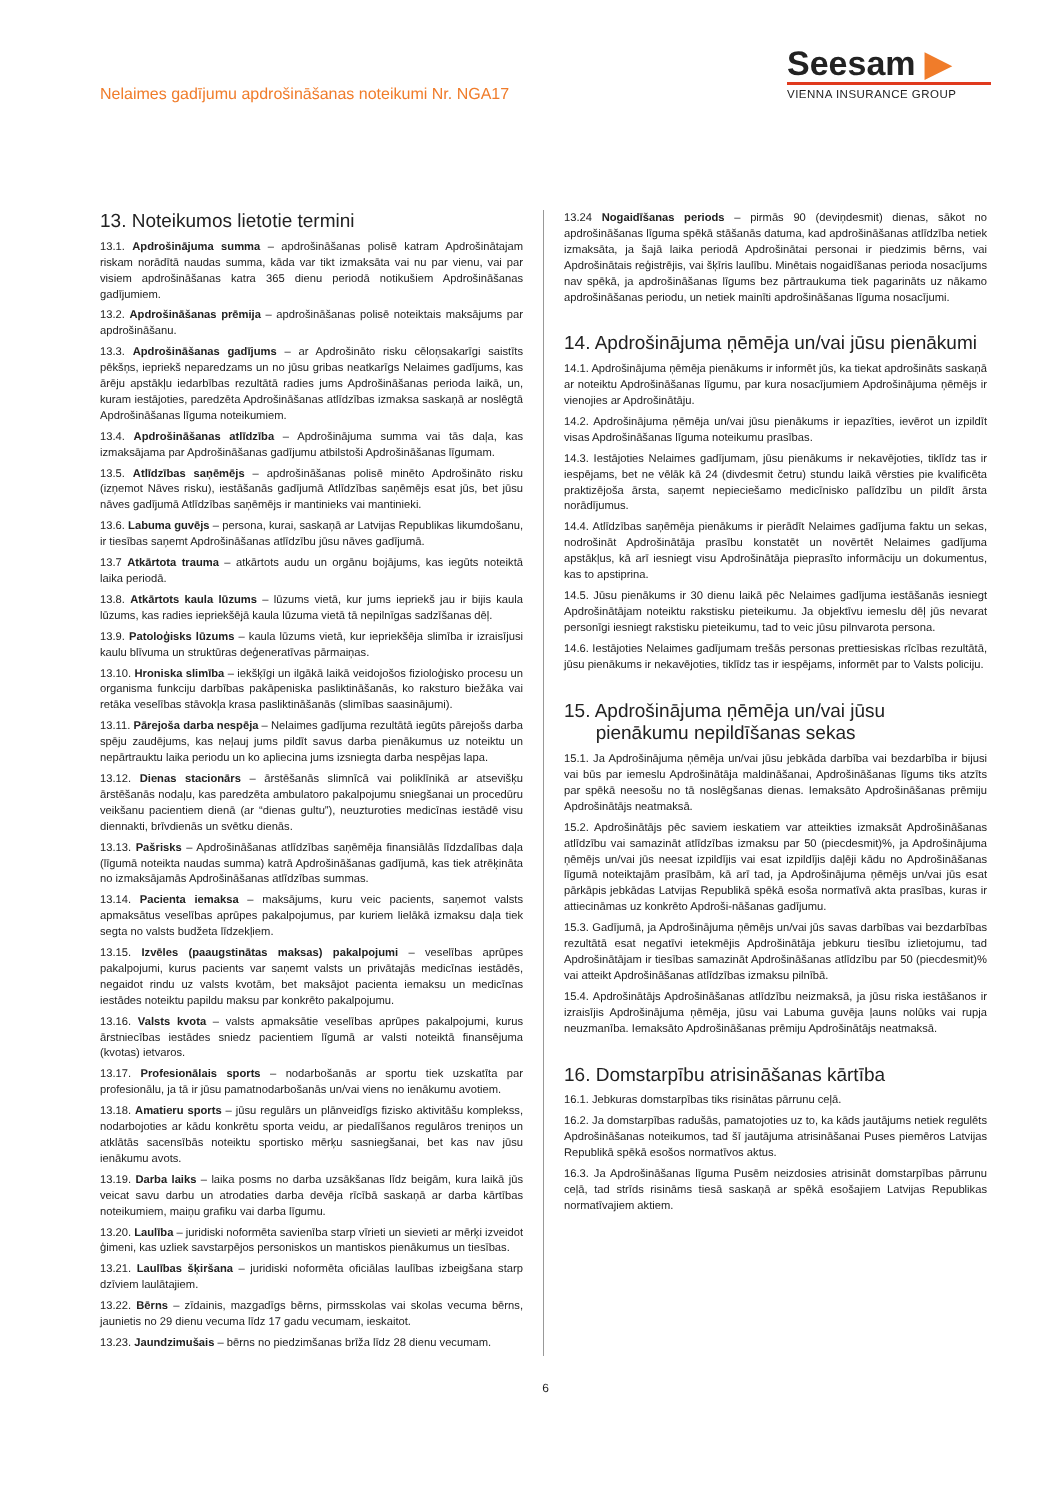Nelaimes gadījumu apdrošināšanas noteikumi Nr. NGA17
Seesam ▶
VIENNA INSURANCE GROUP
13. Noteikumos lietotie termini
13.1. Apdrošinājuma summa – apdrošināšanas polisē katram Apdrošinātajam riskam norādītā naudas summa, kāda var tikt izmaksāta vai nu par vienu, vai par visiem apdrošināšanas katra 365 dienu periodā notikušiem Apdrošināšanas gadījumiem.
13.2. Apdrošināšanas prēmija – apdrošināšanas polisē noteiktais maksājums par apdrošināšanu.
13.3. Apdrošināšanas gadījums – ar Apdrošināto risku cēloņsakarīgi saistīts pēkšņs, iepriekš neparedzams un no jūsu gribas neatkarīgs Nelaimes gadījums, kas ārēju apstākļu iedarbības rezultātā radies jums Apdrošināšanas perioda laikā, un, kuram iestājoties, paredzēta Apdrošināšanas atlīdzības izmaksa saskaņā ar noslēgtā Apdrošināšanas līguma noteikumiem.
13.4. Apdrošināšanas atlīdzība – Apdrošinājuma summa vai tās daļa, kas izmaksājama par Apdrošināšanas gadījumu atbilstoši Apdrošināšanas līgumam.
13.5. Atlīdzības saņēmējs – apdrošināšanas polisē minēto Apdrošināto risku (izņemot Nāves risku), iestāšanās gadījumā Atlīdzības saņēmējs esat jūs, bet jūsu nāves gadījumā Atlīdzības saņēmējs ir mantinieks vai mantinieki.
13.6. Labuma guvējs – persona, kurai, saskaņā ar Latvijas Republikas likumdošanu, ir tiesības saņemt Apdrošināšanas atlīdzību jūsu nāves gadījumā.
13.7 Atkārtota trauma – atkārtots audu un orgānu bojājums, kas iegūts noteiktā laika periodā.
13.8. Atkārtots kaula lūzums – lūzums vietā, kur jums iepriekš jau ir bijis kaula lūzums, kas radies iepriekšējā kaula lūzuma vietā tā nepilnīgas sadzīšanas dēļ.
13.9. Patoloģisks lūzums – kaula lūzums vietā, kur iepriekšēja slimība ir izraisījusi kaulu blīvuma un struktūras deģeneratīvas pārmaiņas.
13.10. Hroniska slimība – iekšķīgi un ilgākā laikā veidojošos fizioloģisko procesu un organisma funkciju darbības pakāpeniska pasliktināšanās, ko raksturo biežāka vai retāka veselības stāvokļa krasa pasliktināšanās (slimības saasinājumi).
13.11. Pārejoša darba nespēja – Nelaimes gadījuma rezultātā iegūts pārejošs darba spēju zaudējums, kas neļauj jums pildīt savus darba pienākumus uz noteiktu un nepārtrauktu laika periodu un ko apliecina jums izsniegta darba nespējas lapa.
13.12. Dienas stacionārs – ārstēšanās slimnīcā vai poliklīnikā ar atsevišķu ārstēšanās nodaļu, kas paredzēta ambulatoro pakalpojumu sniegšanai un procedūru veikšanu pacientiem dienā (ar “dienas gultu”), neuzturoties medicīnas iestādē visu diennakti, brīvdienās un svētku dienās.
13.13. Pašrisks – Apdrošināšanas atlīdzības saņēmēja finansiālās līdzdalības daļa (līgumā noteikta naudas summa) katrā Apdrošināšanas gadījumā, kas tiek atrēķināta no izmaksājamās Apdrošināšanas atlīdzības summas.
13.14. Pacienta iemaksa – maksājums, kuru veic pacients, saņemot valsts apmaksātus veselības aprūpes pakalpojumus, par kuriem lielākā izmaksu daļa tiek segta no valsts budžeta līdzekļiem.
13.15. Izvēles (paaugstinātas maksas) pakalpojumi – veselības aprūpes pakalpojumi, kurus pacients var saņemt valsts un privātajās medicīnas iestādēs, negaidot rindu uz valsts kvotām, bet maksājot pacienta iemaksu un medicīnas iestādes noteiktu papildu maksu par konkrēto pakalpojumu.
13.16. Valsts kvota – valsts apmaksātie veselības aprūpes pakalpojumi, kurus ārstniecības iestādes sniedz pacientiem līgumā ar valsti noteiktā finansējuma (kvotas) ietvaros.
13.17. Profesionālais sports – nodarbošanās ar sportu tiek uzskatīta par profesionālu, ja tā ir jūsu pamatnodarbošanās un/vai viens no ienākumu avotiem.
13.18. Amatieru sports – jūsu regulārs un plānveidīgs fizisko aktivitāšu komplekss, nodarbojoties ar kādu konkrētu sporta veidu, ar piedalīšanos regulāros treniņos un atklātās sacensībās noteiktu sportisko mērķu sasniegšanai, bet kas nav jūsu ienākumu avots.
13.19. Darba laiks – laika posms no darba uzsākšanas līdz beigām, kura laikā jūs veicat savu darbu un atrodaties darba devēja rīcībā saskaņā ar darba kārtības noteikumiem, maiņu grafiku vai darba līgumu.
13.20. Laulība – juridiski noformēta savienība starp vīrieti un sievieti ar mērķi izveidot ģimeni, kas uzliek savstarpējos personiskos un mantiskos pienākumus un tiesības.
13.21. Laulības šķiršana – juridiski noformēta oficiālas laulības izbeigšana starp dzīviem laulātajiem.
13.22. Bērns – zīdainis, mazgadīgs bērns, pirmsskolas vai skolas vecuma bērns, jaunietis no 29 dienu vecuma līdz 17 gadu vecumam, ieskaitot.
13.23. Jaundzimušais – bērns no piedzimšanas brīža līdz 28 dienu vecumam.
13.24 Nogaidīšanas periods – pirmās 90 (deviņdesmit) dienas, sākot no apdrošināšanas līguma spēkā stāšanās datuma, kad apdrošināšanas atlīdzība netiek izmaksāta, ja šajā laika periodā Apdrošinātai personai ir piedzimis bērns, vai Apdrošinātais reģistrējis, vai šķīris laulību. Minētais nogaidīšanas perioda nosacījums nav spēkā, ja apdrošināšanas līgums bez pārtraukuma tiek pagarināts uz nākamo apdrošināšanas periodu, un netiek mainīti apdrošināšanas līguma nosacījumi.
14. Apdrošinājuma ņēmēja un/vai jūsu pienākumi
14.1. Apdrošinājuma ņēmēja pienākums ir informēt jūs, ka tiekat apdrošināts saskaņā ar noteiktu Apdrošināšanas līgumu, par kura nosacījumiem Apdrošinājuma ņēmējs ir vienojies ar Apdrošinātāju.
14.2. Apdrošinājuma ņēmēja un/vai jūsu pienākums ir iepazīties, ievērot un izpildīt visas Apdrošināšanas līguma noteikumu prasības.
14.3. Iestājoties Nelaimes gadījumam, jūsu pienākums ir nekavējoties, tiklīdz tas ir iespējams, bet ne vēlāk kā 24 (divdesmit četru) stundu laikā vērsties pie kvalificēta praktizējoša ārsta, saņemt nepieciešamo medicīnisko palīdzību un pildīt ārsta norādījumus.
14.4. Atlīdzības saņēmēja pienākums ir pierādīt Nelaimes gadījuma faktu un sekas, nodrošināt Apdrošinātāja prasību konstatēt un novērtēt Nelaimes gadījuma apstākļus, kā arī iesniegt visu Apdrošinātāja pieprasīto informāciju un dokumentus, kas to apstiprina.
14.5. Jūsu pienākums ir 30 dienu laikā pēc Nelaimes gadījuma iestāšanās iesniegt Apdrošinātājam noteiktu rakstisku pieteikumu. Ja objektīvu iemeslu dēļ jūs nevarat personīgi iesniegt rakstisku pieteikumu, tad to veic jūsu pilnvarota persona.
14.6. Iestājoties Nelaimes gadījumam trešās personas prettiesiskas rīcības rezultātā, jūsu pienākums ir nekavējoties, tiklīdz tas ir iespējams, informēt par to Valsts policiju.
15. Apdrošinājuma ņēmēja un/vai jūsu
pienākumu nepildīšanas sekas
15.1. Ja Apdrošinājuma ņēmēja un/vai jūsu jebkāda darbība vai bezdarbība ir bijusi vai būs par iemeslu Apdrošinātāja maldināšanai, Apdrošināšanas līgums tiks atzīts par spēkā neesošu no tā noslēgšanas dienas. Iemaksāto Apdrošināšanas prēmiju Apdrošinātājs neatmaksā.
15.2. Apdrošinātājs pēc saviem ieskatiem var atteikties izmaksāt Apdrošināšanas atlīdzību vai samazināt atlīdzības izmaksu par 50 (piecdesmit)%, ja Apdrošinājuma ņēmējs un/vai jūs neesat izpildījis vai esat izpildījis daļēji kādu no Apdrošināšanas līgumā noteiktajām prasībām, kā arī tad, ja Apdrošinājuma ņēmējs un/vai jūs esat pārkāpis jebkādas Latvijas Republikā spēkā esoša normatīvā akta prasības, kuras ir attiecināmas uz konkrēto Apdroši-nāšanas gadījumu.
15.3. Gadījumā, ja Apdrošinājuma ņēmējs un/vai jūs savas darbības vai bezdarbības rezultātā esat negatīvi ietekmējis Apdrošinātāja jebkuru tiesību izlietojumu, tad Apdrošinātājam ir tiesības samazināt Apdrošināšanas atlīdzību par 50 (piecdesmit)% vai atteikt Apdrošināšanas atlīdzības izmaksu pilnībā.
15.4. Apdrošinātājs Apdrošināšanas atlīdzību neizmaksā, ja jūsu riska iestāšanos ir izraisījis Apdrošinājuma ņēmēja, jūsu vai Labuma guvēja ļauns nolūks vai rupja neuzmanība. Iemaksāto Apdrošināšanas prēmiju Apdrošinātājs neatmaksā.
16. Domstarpību atrisināšanas kārtība
16.1. Jebkuras domstarpības tiks risinātas pārrunu ceļā.
16.2. Ja domstarpības radušās, pamatojoties uz to, ka kāds jautājums netiek regulēts Apdrošināšanas noteikumos, tad šī jautājuma atrisināšanai Puses piemēros Latvijas Republikā spēkā esošos normatīvos aktus.
16.3. Ja Apdrošināšanas līguma Pusēm neizdosies atrisināt domstarpības pārrunu ceļā, tad strīds risināms tiesā saskaņā ar spēkā esošajiem Latvijas Republikas normatīvajiem aktiem.
6